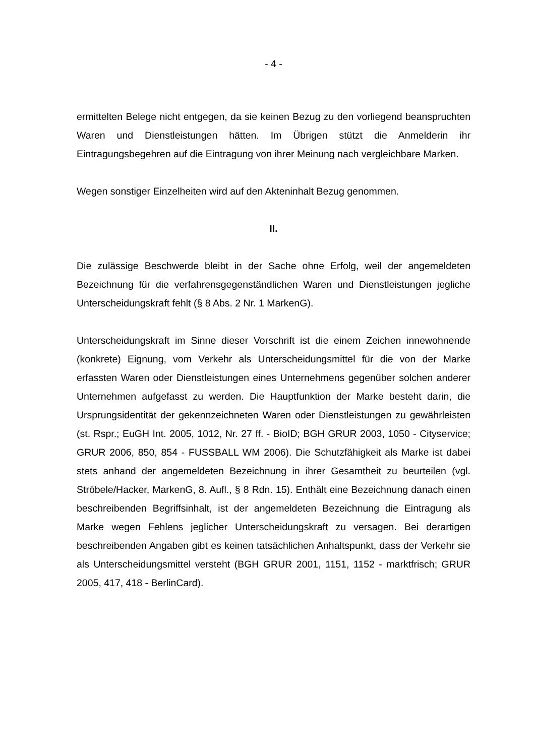- 4 -
ermittelten Belege nicht entgegen, da sie keinen Bezug zu den vorliegend beanspruchten Waren und Dienstleistungen hätten. Im Übrigen stützt die Anmelderin ihr Eintragungsbegehren auf die Eintragung von ihrer Meinung nach vergleichbare Marken.
Wegen sonstiger Einzelheiten wird auf den Akteninhalt Bezug genommen.
II.
Die zulässige Beschwerde bleibt in der Sache ohne Erfolg, weil der angemeldeten Bezeichnung für die verfahrensgegenständlichen Waren und Dienstleistungen jegliche Unterscheidungskraft fehlt (§ 8 Abs. 2 Nr. 1 MarkenG).
Unterscheidungskraft im Sinne dieser Vorschrift ist die einem Zeichen innewohnende (konkrete) Eignung, vom Verkehr als Unterscheidungsmittel für die von der Marke erfassten Waren oder Dienstleistungen eines Unternehmens gegenüber solchen anderer Unternehmen aufgefasst zu werden. Die Hauptfunktion der Marke besteht darin, die Ursprungsidentität der gekennzeichneten Waren oder Dienstleistungen zu gewährleisten (st. Rspr.; EuGH Int. 2005, 1012, Nr. 27 ff. - BioID; BGH GRUR 2003, 1050 - Cityservice; GRUR 2006, 850, 854 - FUSSBALL WM 2006). Die Schutzfähigkeit als Marke ist dabei stets anhand der angemeldeten Bezeichnung in ihrer Gesamtheit zu beurteilen (vgl. Ströbele/Hacker, MarkenG, 8. Aufl., § 8 Rdn. 15). Enthält eine Bezeichnung danach einen beschreibenden Begriffsinhalt, ist der angemeldeten Bezeichnung die Eintragung als Marke wegen Fehlens jeglicher Unterscheidungskraft zu versagen. Bei derartigen beschreibenden Angaben gibt es keinen tatsächlichen Anhaltspunkt, dass der Verkehr sie als Unterscheidungsmittel versteht (BGH GRUR 2001, 1151, 1152 - marktfrisch; GRUR 2005, 417, 418 - BerlinCard).